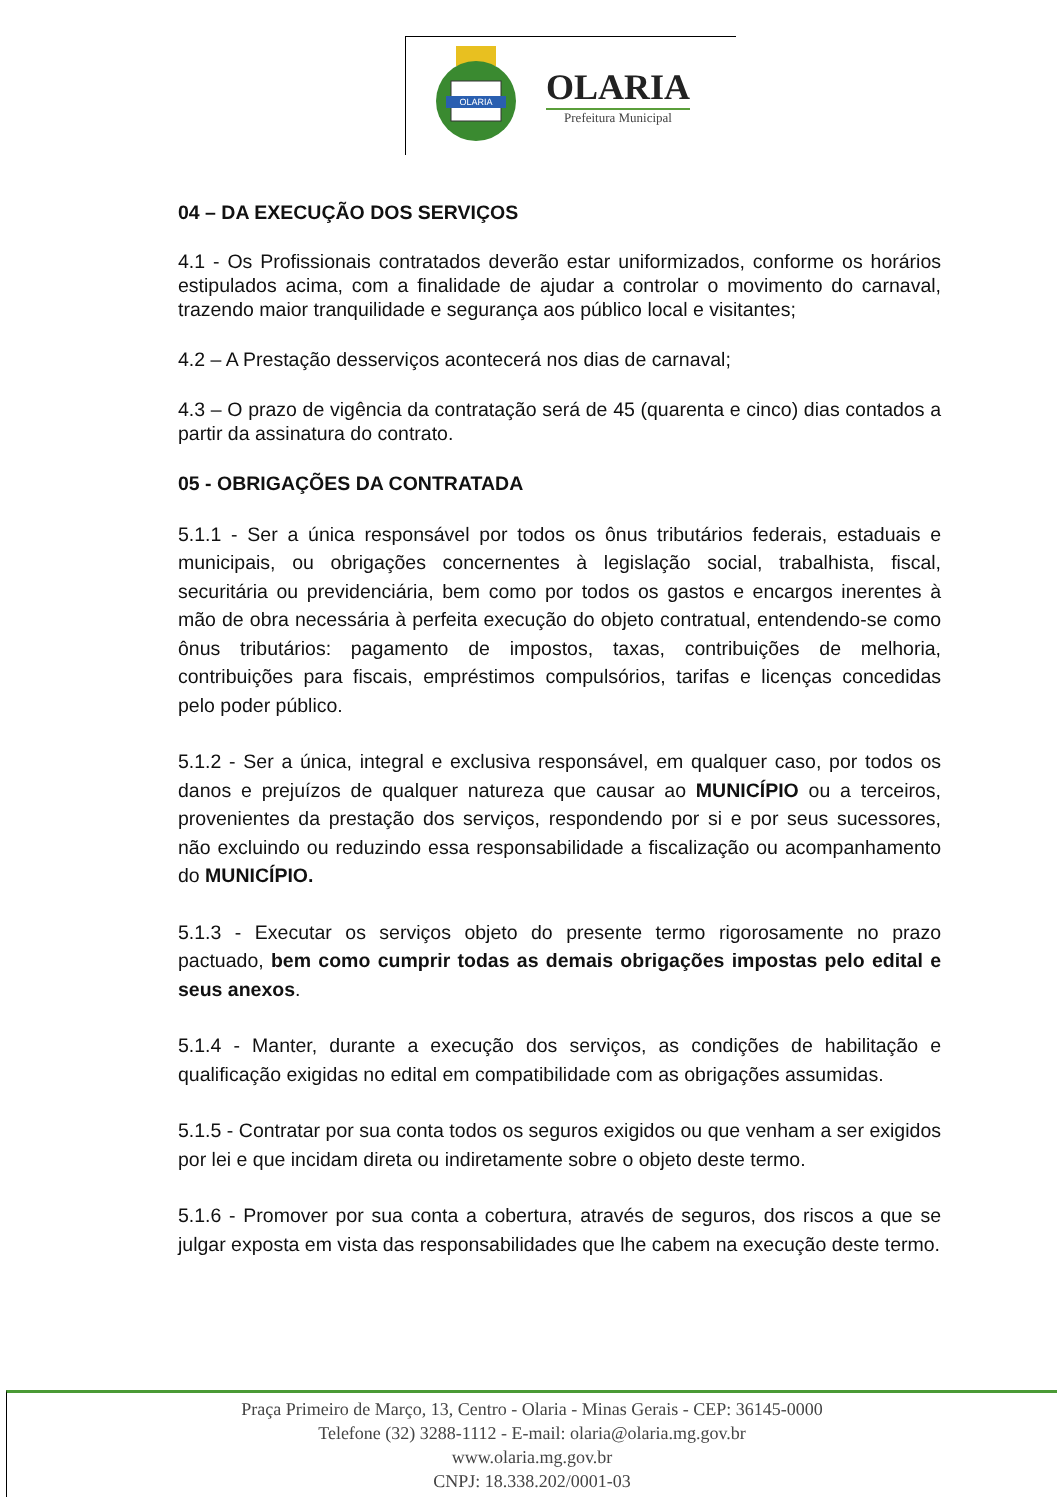OLARIA
OLARIA
Prefeitura Municipal
04 – DA EXECUÇÃO DOS SERVIÇOS
4.1 - Os Profissionais contratados deverão estar uniformizados, conforme os horários estipulados acima, com a finalidade de ajudar a controlar o movimento do carnaval, trazendo maior tranquilidade e segurança aos público local e visitantes;
4.2 – A Prestação desserviços acontecerá nos dias de carnaval;
4.3 – O prazo de vigência da contratação será de 45 (quarenta e cinco) dias contados a partir da assinatura do contrato.
05 - OBRIGAÇÕES DA CONTRATADA
5.1.1 - Ser a única responsável por todos os ônus tributários federais, estaduais e municipais, ou obrigações concernentes à legislação social, trabalhista, fiscal, securitária ou previdenciária, bem como por todos os gastos e encargos inerentes à mão de obra necessária à perfeita execução do objeto contratual, entendendo-se como ônus tributários: pagamento de impostos, taxas, contribuições de melhoria, contribuições para fiscais, empréstimos compulsórios, tarifas e licenças concedidas pelo poder público.
5.1.2 - Ser a única, integral e exclusiva responsável, em qualquer caso, por todos os danos e prejuízos de qualquer natureza que causar ao MUNICÍPIO ou a terceiros, provenientes da prestação dos serviços, respondendo por si e por seus sucessores, não excluindo ou reduzindo essa responsabilidade a fiscalização ou acompanhamento do MUNICÍPIO.
5.1.3 - Executar os serviços objeto do presente termo rigorosamente no prazo pactuado, bem como cumprir todas as demais obrigações impostas pelo edital e seus anexos.
5.1.4 - Manter, durante a execução dos serviços, as condições de habilitação e qualificação exigidas no edital em compatibilidade com as obrigações assumidas.
5.1.5 - Contratar por sua conta todos os seguros exigidos ou que venham a ser exigidos por lei e que incidam direta ou indiretamente sobre o objeto deste termo.
5.1.6 - Promover por sua conta a cobertura, através de seguros, dos riscos a que se julgar exposta em vista das responsabilidades que lhe cabem na execução deste termo.
Praça Primeiro de Março, 13, Centro - Olaria - Minas Gerais - CEP: 36145-0000
Telefone (32) 3288-1112 - E-mail: olaria@olaria.mg.gov.br
www.olaria.mg.gov.br
CNPJ: 18.338.202/0001-03